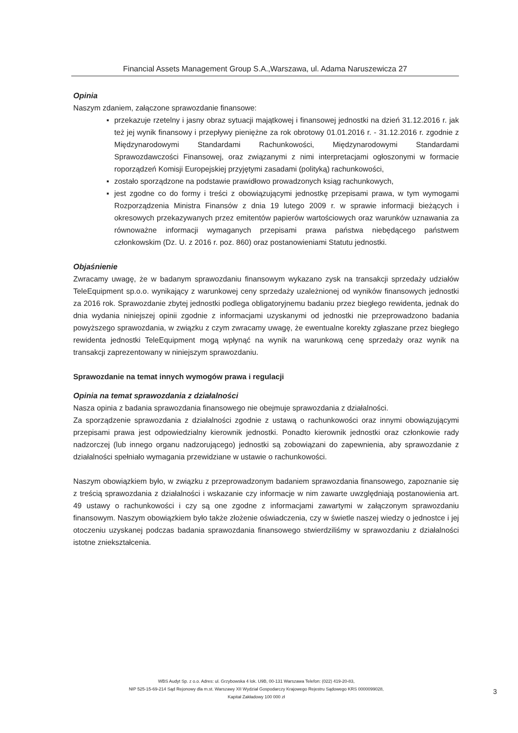Financial Assets Management Group S.A.,Warszawa, ul. Adama Naruszewicza 27
Opinia
Naszym zdaniem, załączone sprawozdanie finansowe:
▪ przekazuje rzetelny i jasny obraz sytuacji majątkowej i finansowej jednostki na dzień 31.12.2016 r. jak też jej wynik finansowy i przepływy pieniężne za rok obrotowy 01.01.2016 r. - 31.12.2016 r. zgodnie z Międzynarodowymi Standardami Rachunkowości, Międzynarodowymi Standardami Sprawozdawczości Finansowej, oraz związanymi z nimi interpretacjami ogłoszonymi w formacie roporządzeń Komisji Europejskiej przyjętymi zasadami (polityką) rachunkowości,
▪ zostało sporządzone na podstawie prawidłowo prowadzonych ksiąg rachunkowych,
▪ jest zgodne co do formy i treści z obowiązującymi jednostkę przepisami prawa, w tym wymogami Rozporządzenia Ministra Finansów z dnia 19 lutego 2009 r. w sprawie informacji bieżących i okresowych przekazywanych przez emitentów papierów wartościowych oraz warunków uznawania za równoważne informacji wymaganych przepisami prawa państwa niebędącego państwem członkowskim (Dz. U. z 2016 r. poz. 860) oraz postanowieniami Statutu jednostki.
Objaśnienie
Zwracamy uwagę, że w badanym sprawozdaniu finansowym wykazano zysk na transakcji sprzedaży udziałów TeleEquipment sp.o.o. wynikający z warunkowej ceny sprzedaży uzależnionej od wyników finansowych jednostki za 2016 rok. Sprawozdanie zbytej jednostki podlega obligatoryjnemu badaniu przez biegłego rewidenta, jednak do dnia wydania niniejszej opinii zgodnie z informacjami uzyskanymi od jednostki nie przeprowadzono badania powyższego sprawozdania, w związku z czym zwracamy uwagę, że ewentualne korekty zgłaszane przez biegłego rewidenta jednostki TeleEquipment mogą wpłynąć na wynik na warunkową cenę sprzedaży oraz wynik na transakcji zaprezentowany w niniejszym sprawozdaniu.
Sprawozdanie na temat innych wymogów prawa i regulacji
Opinia na temat sprawozdania z działalności
Nasza opinia z badania sprawozdania finansowego nie obejmuje sprawozdania z działalności.
Za sporządzenie sprawozdania z działalności zgodnie z ustawą o rachunkowości oraz innymi obowiązującymi przepisami prawa jest odpowiedzialny kierownik jednostki. Ponadto kierownik jednostki oraz członkowie rady nadzorczej (lub innego organu nadzorującego) jednostki są zobowiązani do zapewnienia, aby sprawozdanie z działalności spełniało wymagania przewidziane w ustawie o rachunkowości.
Naszym obowiązkiem było, w związku z przeprowadzonym badaniem sprawozdania finansowego, zapoznanie się z treścią sprawozdania z działalności i wskazanie czy informacje w nim zawarte uwzględniają postanowienia art. 49 ustawy o rachunkowości i czy są one zgodne z informacjami zawartymi w załączonym sprawozdaniu finansowym. Naszym obowiązkiem było także złożenie oświadczenia, czy w świetle naszej wiedzy o jednostce i jej otoczeniu uzyskanej podczas badania sprawozdania finansowego stwierdziliśmy w sprawozdaniu z działalności istotne zniekształcenia.
WBS Audyt Sp. z o.o. Adres: ul. Grzybowska 4 lok. U9B, 00-131 Warszawa Telefon: (022) 419-20-83,
NIP 525-15-69-214 Sąd Rejonowy dla m.st. Warszawy XII Wydział Gospodarczy Krajowego Rejestru Sądowego KRS 0000099028,
Kapitał Zakładowy 100 000 zł
3